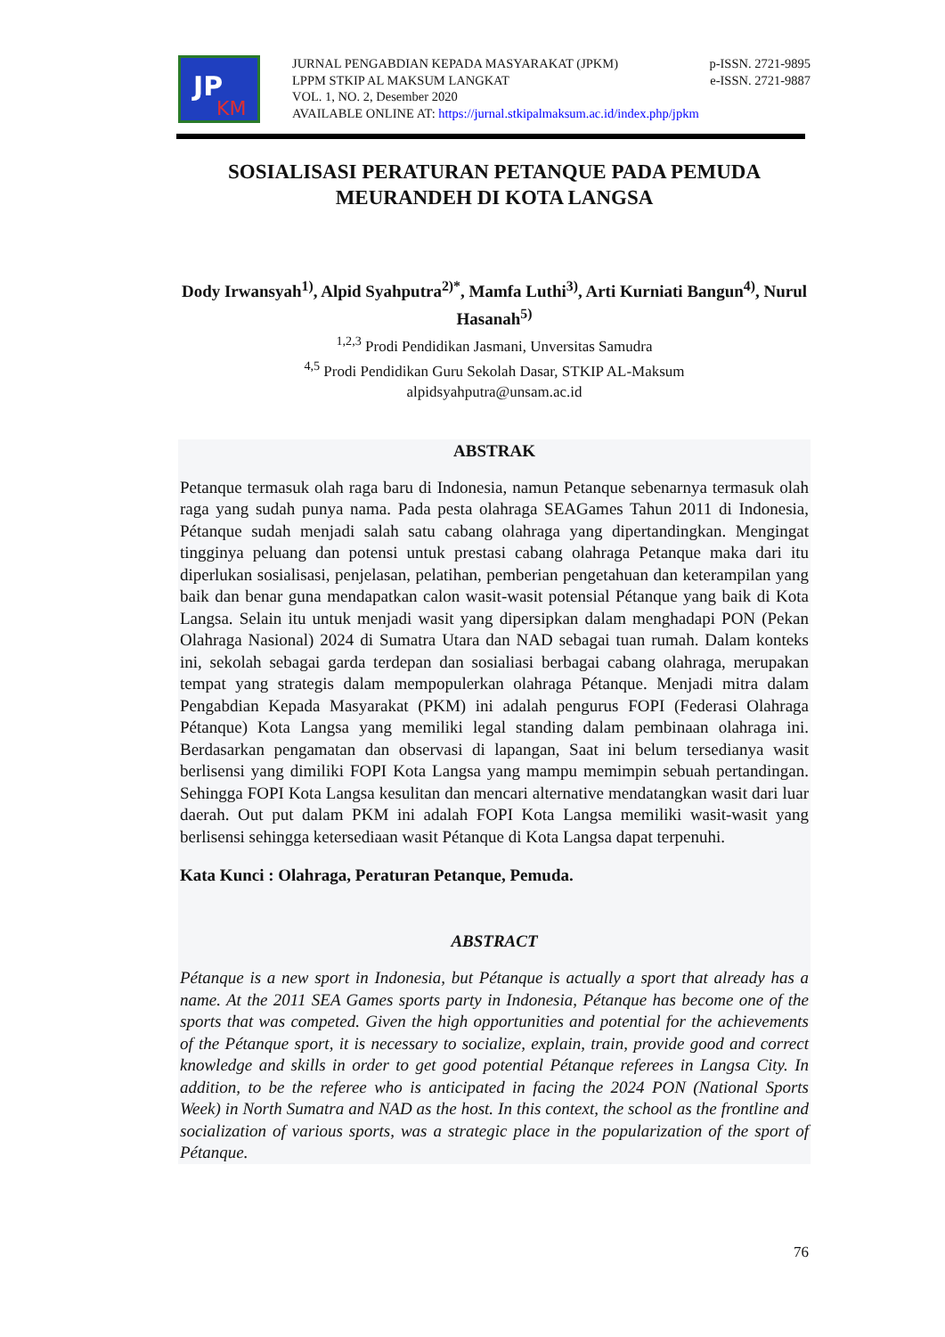JP
KM
JURNAL PENGABDIAN KEPADA MASYARAKAT (JPKM) p-ISSN. 2721-9895
LPPM STKIP AL MAKSUM LANGKAT e-ISSN. 2721-9887
VOL. 1, NO. 2, Desember 2020
AVAILABLE ONLINE AT: https://jurnal.stkipalmaksum.ac.id/index.php/jpkm
SOSIALISASI PERATURAN PETANQUE PADA PEMUDA MEURANDEH DI KOTA LANGSA
Dody Irwansyah<sup>1)</sup>, Alpid Syahputra<sup>2)*</sup>, Mamfa Luthi<sup>3)</sup>, Arti Kurniati Bangun<sup>4)</sup>, Nurul Hasanah<sup>5)</sup>
<sup>1,2,3</sup> Prodi Pendidikan Jasmani, Unversitas Samudra
<sup>4,5</sup> Prodi Pendidikan Guru Sekolah Dasar, STKIP AL-Maksum
alpidsyahputra@unsam.ac.id
ABSTRAK
Petanque termasuk olah raga baru di Indonesia, namun Petanque sebenarnya termasuk olah raga yang sudah punya nama. Pada pesta olahraga SEAGames Tahun 2011 di Indonesia, Pétanque sudah menjadi salah satu cabang olahraga yang dipertandingkan. Mengingat tingginya peluang dan potensi untuk prestasi cabang olahraga Petanque maka dari itu diperlukan sosialisasi, penjelasan, pelatihan, pemberian pengetahuan dan keterampilan yang baik dan benar guna mendapatkan calon wasit-wasit potensial Pétanque yang baik di Kota Langsa. Selain itu untuk menjadi wasit yang dipersipkan dalam menghadapi PON (Pekan Olahraga Nasional) 2024 di Sumatra Utara dan NAD sebagai tuan rumah. Dalam konteks ini, sekolah sebagai garda terdepan dan sosialiasi berbagai cabang olahraga, merupakan tempat yang strategis dalam mempopulerkan olahraga Pétanque. Menjadi mitra dalam Pengabdian Kepada Masyarakat (PKM) ini adalah pengurus FOPI (Federasi Olahraga Pétanque) Kota Langsa yang memiliki legal standing dalam pembinaan olahraga ini. Berdasarkan pengamatan dan observasi di lapangan, Saat ini belum tersedianya wasit berlisensi yang dimiliki FOPI Kota Langsa yang mampu memimpin sebuah pertandingan. Sehingga FOPI Kota Langsa kesulitan dan mencari alternative mendatangkan wasit dari luar daerah. Out put dalam PKM ini adalah FOPI Kota Langsa memiliki wasit-wasit yang berlisensi sehingga ketersediaan wasit Pétanque di Kota Langsa dapat terpenuhi.
Kata Kunci : Olahraga, Peraturan Petanque, Pemuda.
ABSTRACT
Pétanque is a new sport in Indonesia, but Pétanque is actually a sport that already has a name. At the 2011 SEA Games sports party in Indonesia, Pétanque has become one of the sports that was competed. Given the high opportunities and potential for the achievements of the Pétanque sport, it is necessary to socialize, explain, train, provide good and correct knowledge and skills in order to get good potential Pétanque referees in Langsa City. In addition, to be the referee who is anticipated in facing the 2024 PON (National Sports Week) in North Sumatra and NAD as the host. In this context, the school as the frontline and socialization of various sports, was a strategic place in the popularization of the sport of Pétanque.
76